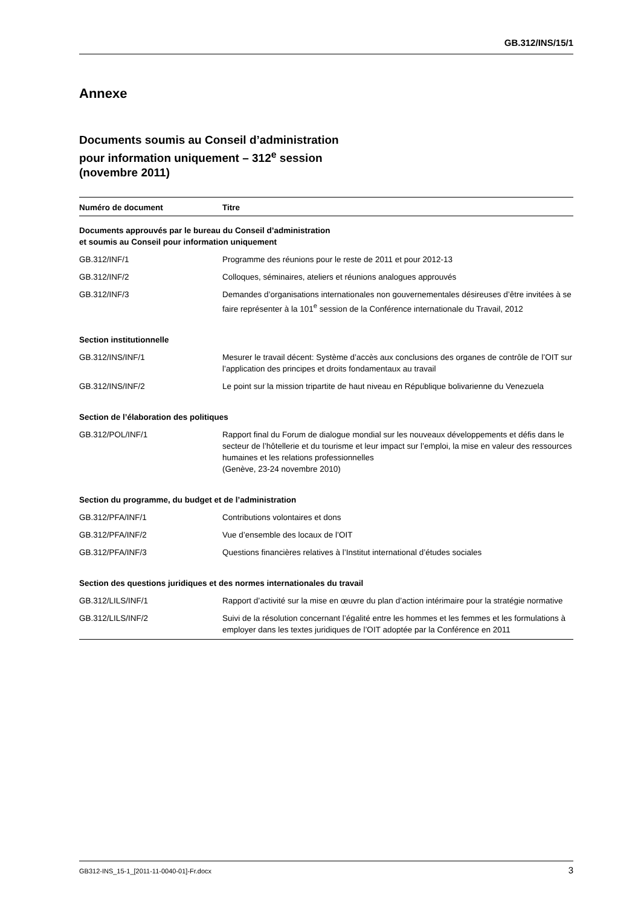GB.312/INS/15/1
Annexe
Documents soumis au Conseil d’administration
pour information uniquement – 312<sup>e</sup> session
(novembre 2011)
| Numéro de document | Titre |
| --- | --- |
| Documents approuvés par le bureau du Conseil d’administration et soumis au Conseil pour information uniquement | |
| GB.312/INF/1 | Programme des réunions pour le reste de 2011 et pour 2012-13 |
| GB.312/INF/2 | Colloques, séminaires, ateliers et réunions analogues approuvés |
| GB.312/INF/3 | Demandes d’organisations internationales non gouvernementales désireuses d’être invitées à se faire représenter à la 101<sup>e</sup> session de la Conférence internationale du Travail, 2012 |
| Section institutionnelle | |
| GB.312/INS/INF/1 | Mesurer le travail décent: Système d’accès aux conclusions des organes de contrôle de l’OIT sur l’application des principes et droits fondamentaux au travail |
| GB.312/INS/INF/2 | Le point sur la mission tripartite de haut niveau en République bolivarienne du Venezuela |
| Section de l’élaboration des politiques | |
| GB.312/POL/INF/1 | Rapport final du Forum de dialogue mondial sur les nouveaux développements et défis dans le secteur de l’hôtellerie et du tourisme et leur impact sur l’emploi, la mise en valeur des ressources humaines et les relations professionnelles (Genève, 23-24 novembre 2010) |
| Section du programme, du budget et de l’administration | |
| GB.312/PFA/INF/1 | Contributions volontaires et dons |
| GB.312/PFA/INF/2 | Vue d’ensemble des locaux de l’OIT |
| GB.312/PFA/INF/3 | Questions financières relatives à l’Institut international d’études sociales |
| Section des questions juridiques et des normes internationales du travail | |
| GB.312/LILS/INF/1 | Rapport d’activité sur la mise en œuvre du plan d’action intérimaire pour la stratégie normative |
| GB.312/LILS/INF/2 | Suivi de la résolution concernant l’égalité entre les hommes et les femmes et les formulations à employer dans les textes juridiques de l’OIT adoptée par la Conférence en 2011 |
GB312-INS_15-1_[2011-11-0040-01]-Fr.docx 3